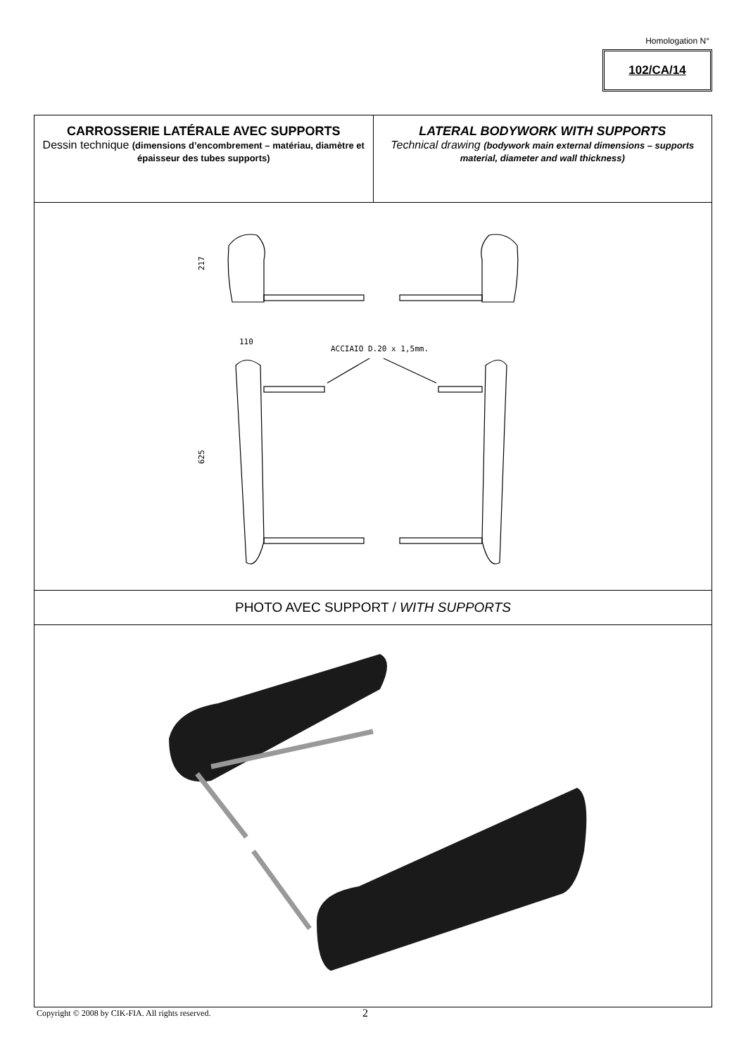Homologation N°
102/CA/14
| CARROSSERIE LATÉRALE AVEC SUPPORTS Dessin technique (dimensions d’encombrement – matériau, diamètre et épaisseur des tubes supports) | LATERAL BODYWORK WITH SUPPORTS Technical drawing (bodywork main external dimensions – supports material, diameter and wall thickness) |
| 217 110 ACCIAIO D.20 x 1,5mm. 625 | |
| PHOTO AVEC SUPPORT / WITH SUPPORTS | |
Copyright © 2008 by CIK-FIA. All rights reserved.
2